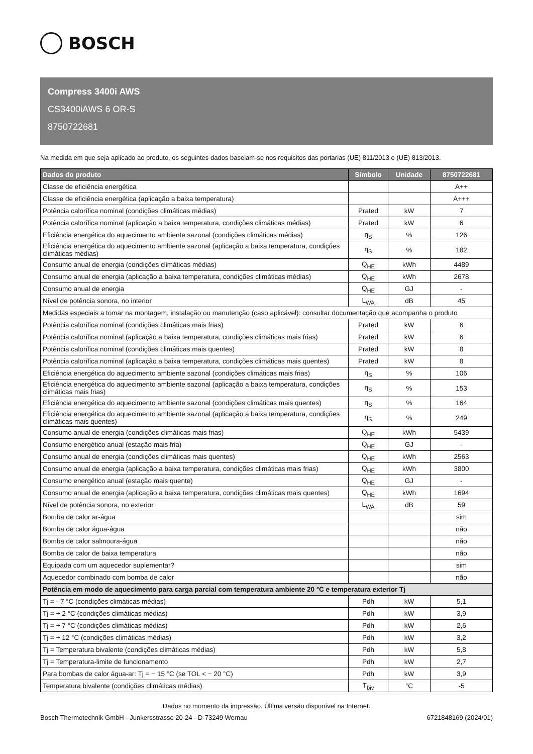BOSCH
Compress 3400i AWS
CS3400iAWS 6 OR-S
8750722681
Na medida em que seja aplicado ao produto, os seguintes dados baseiam-se nos requisitos das portarias (UE) 811/2013 e (UE) 813/2013.
| Dados do produto | Símbolo | Unidade | 8750722681 |
| --- | --- | --- | --- |
| Classe de eficiência energética | | | A++ |
| Classe de eficiência energética (aplicação a baixa temperatura) | | | A+++ |
| Potência calorífica nominal (condições climáticas médias) | Prated | kW | 7 |
| Potência calorífica nominal (aplicação a baixa temperatura, condições climáticas médias) | Prated | kW | 6 |
| Eficiência energética do aquecimento ambiente sazonal (condições climáticas médias) | η<sub>S</sub> | % | 126 |
| Eficiência energética do aquecimento ambiente sazonal (aplicação a baixa temperatura, condições climáticas médias) | η<sub>S</sub> | % | 182 |
| Consumo anual de energia (condições climáticas médias) | Q<sub>HE</sub> | kWh | 4489 |
| Consumo anual de energia (aplicação a baixa temperatura, condições climáticas médias) | Q<sub>HE</sub> | kWh | 2678 |
| Consumo anual de energia | Q<sub>HE</sub> | GJ | - |
| Nível de potência sonora, no interior | L<sub>WA</sub> | dB | 45 |
| Medidas especiais a tomar na montagem, instalação ou manutenção (caso aplicável): consultar documentação que acompanha o produto | | | |
| Potência calorífica nominal (condições climáticas mais frias) | Prated | kW | 6 |
| Potência calorífica nominal (aplicação a baixa temperatura, condições climáticas mais frias) | Prated | kW | 6 |
| Potência calorífica nominal (condições climáticas mais quentes) | Prated | kW | 8 |
| Potência calorífica nominal (aplicação a baixa temperatura, condições climáticas mais quentes) | Prated | kW | 8 |
| Eficiência energética do aquecimento ambiente sazonal (condições climáticas mais frias) | η<sub>S</sub> | % | 106 |
| Eficiência energética do aquecimento ambiente sazonal (aplicação a baixa temperatura, condições climáticas mais frias) | η<sub>S</sub> | % | 153 |
| Eficiência energética do aquecimento ambiente sazonal (condições climáticas mais quentes) | η<sub>S</sub> | % | 164 |
| Eficiência energética do aquecimento ambiente sazonal (aplicação a baixa temperatura, condições climáticas mais quentes) | η<sub>S</sub> | % | 249 |
| Consumo anual de energia (condições climáticas mais frias) | Q<sub>HE</sub> | kWh | 5439 |
| Consumo energético anual (estação mais fria) | Q<sub>HE</sub> | GJ | - |
| Consumo anual de energia (condições climáticas mais quentes) | Q<sub>HE</sub> | kWh | 2563 |
| Consumo anual de energia (aplicação a baixa temperatura, condições climáticas mais frias) | Q<sub>HE</sub> | kWh | 3800 |
| Consumo energético anual (estação mais quente) | Q<sub>HE</sub> | GJ | - |
| Consumo anual de energia (aplicação a baixa temperatura, condições climáticas mais quentes) | Q<sub>HE</sub> | kWh | 1694 |
| Nível de potência sonora, no exterior | L<sub>WA</sub> | dB | 59 |
| Bomba de calor ar-água | | | sim |
| Bomba de calor água-água | | | não |
| Bomba de calor salmoura-água | | | não |
| Bomba de calor de baixa temperatura | | | não |
| Equipada com um aquecedor suplementar? | | | sim |
| Aquecedor combinado com bomba de calor | | | não |
| Potência em modo de aquecimento para carga parcial com temperatura ambiente 20 °C e temperatura exterior Tj | | | |
| Tj = - 7 °C (condições climáticas médias) | Pdh | kW | 5,1 |
| Tj = + 2 °C (condições climáticas médias) | Pdh | kW | 3,9 |
| Tj = + 7 °C (condições climáticas médias) | Pdh | kW | 2,6 |
| Tj = + 12 °C (condições climáticas médias) | Pdh | kW | 3,2 |
| Tj = Temperatura bivalente (condições climáticas médias) | Pdh | kW | 5,8 |
| Tj = Temperatura-limite de funcionamento | Pdh | kW | 2,7 |
| Para bombas de calor água-ar: Tj = − 15 °C (se TOL < − 20 °C) | Pdh | kW | 3,9 |
| Temperatura bivalente (condições climáticas médias) | T<sub>biv</sub> | °C | -5 |
Dados no momento da impressão. Última versão disponível na Internet.
Bosch Thermotechnik GmbH - Junkersstrasse 20-24 - D-73249 Wernau 6721848169 (2024/01)